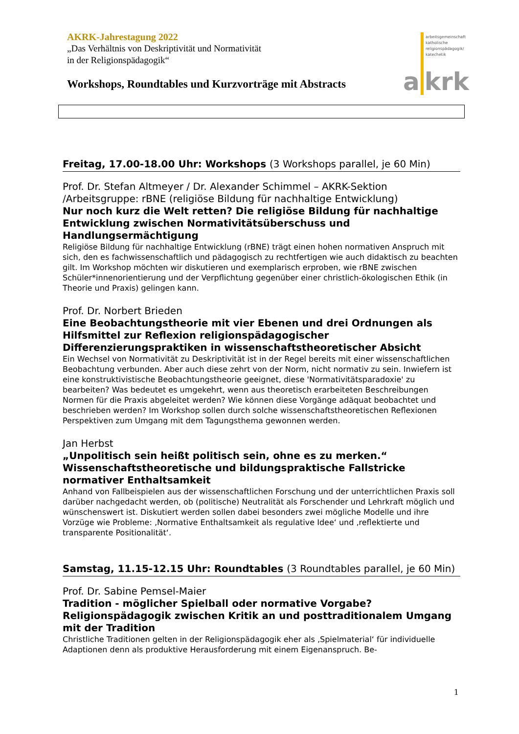AKRK-Jahrestagung 2022
„Das Verhältnis von Deskriptivität und Normativität
in der Religionspädagogik“
Workshops, Roundtables und Kurzvorträge mit Abstracts
arbeitsgemeinschaft
katholische
religionspädagogik/
katechetik
a krk
Freitag, 17.00-18.00 Uhr: Workshops (3 Workshops parallel, je 60 Min)
Prof. Dr. Stefan Altmeyer / Dr. Alexander Schimmel – AKRK-Sektion /Arbeitsgruppe: rBNE (religiöse Bildung für nachhaltige Entwicklung)
Nur noch kurz die Welt retten? Die religiöse Bildung für nachhaltige Entwicklung zwischen Normativitätsüberschuss und Handlungsermächtigung
Religiöse Bildung für nachhaltige Entwicklung (rBNE) trägt einen hohen normativen Anspruch mit sich, den es fachwissenschaftlich und pädagogisch zu rechtfertigen wie auch didaktisch zu beachten gilt. Im Workshop möchten wir diskutieren und exemplarisch erproben, wie rBNE zwischen Schüler*innenorientierung und der Verpflichtung gegenüber einer christlich-ökologischen Ethik (in Theorie und Praxis) gelingen kann.
Prof. Dr. Norbert Brieden
Eine Beobachtungstheorie mit vier Ebenen und drei Ordnungen als Hilfsmittel zur Reflexion religionspädagogischer Differenzierungspraktiken in wissenschaftstheoretischer Absicht
Ein Wechsel von Normativität zu Deskriptivität ist in der Regel bereits mit einer wissenschaftlichen Beobachtung verbunden. Aber auch diese zehrt von der Norm, nicht normativ zu sein. Inwiefern ist eine konstruktivistische Beobachtungstheorie geeignet, diese 'Normativitätsparadoxie' zu bearbeiten? Was bedeutet es umgekehrt, wenn aus theoretisch erarbeiteten Beschreibungen Normen für die Praxis abgeleitet werden? Wie können diese Vorgänge adäquat beobachtet und beschrieben werden? Im Workshop sollen durch solche wissenschaftstheoretischen Reflexionen Perspektiven zum Umgang mit dem Tagungsthema gewonnen werden.
Jan Herbst
„Unpolitisch sein heißt politisch sein, ohne es zu merken.“ Wissenschaftstheoretische und bildungspraktische Fallstricke normativer Enthaltsamkeit
Anhand von Fallbeispielen aus der wissenschaftlichen Forschung und der unterrichtlichen Praxis soll darüber nachgedacht werden, ob (politische) Neutralität als Forschender und Lehrkraft möglich und wünschenswert ist. Diskutiert werden sollen dabei besonders zwei mögliche Modelle und ihre Vorzüge wie Probleme: ‚Normative Enthaltsamkeit als regulative Idee‘ und ‚reflektierte und transparente Positionalität‘.
Samstag, 11.15-12.15 Uhr: Roundtables (3 Roundtables parallel, je 60 Min)
Prof. Dr. Sabine Pemsel-Maier
Tradition - möglicher Spielball oder normative Vorgabe? Religionspädagogik zwischen Kritik an und posttraditionalem Umgang mit der Tradition
Christliche Traditionen gelten in der Religionspädagogik eher als ‚Spielmaterial‘ für individuelle Adaptionen denn als produktive Herausforderung mit einem Eigenanspruch. Be-
1